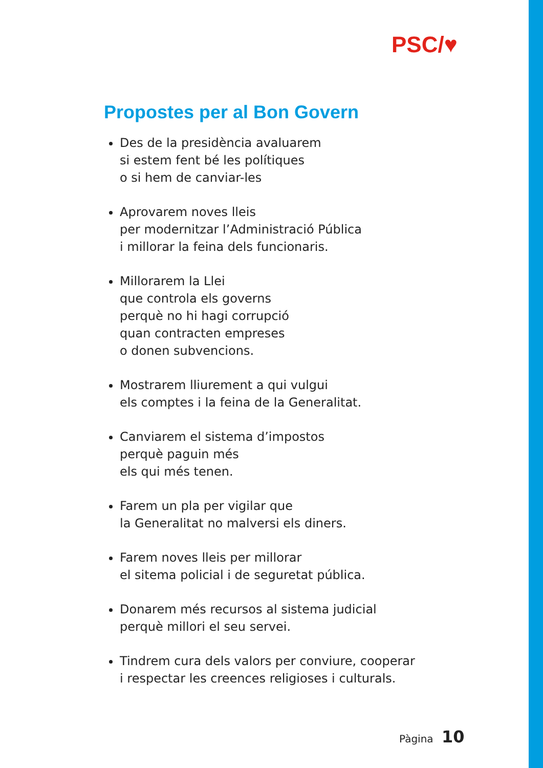PSC/♥
Propostes per al Bon Govern
Des de la presidència avaluarem
si estem fent bé les polítiques
o si hem de canviar-les
Aprovarem noves lleis
per modernitzar l’Administració Pública
i millorar la feina dels funcionaris.
Millorarem la Llei
que controla els governs
perquè no hi hagi corrupció
quan contracten empreses
o donen subvencions.
Mostrarem lliurement a qui vulgui
els comptes i la feina de la Generalitat.
Canviarem el sistema d’impostos
perquè paguin més
els qui més tenen.
Farem un pla per vigilar que
la Generalitat no malversi els diners.
Farem noves lleis per millorar
el sitema policial i de seguretat pública.
Donarem més recursos al sistema judicial
perquè millori el seu servei.
Tindrem cura dels valors per conviure, cooperar
i respectar les creences religioses i culturals.
Pàgina 10